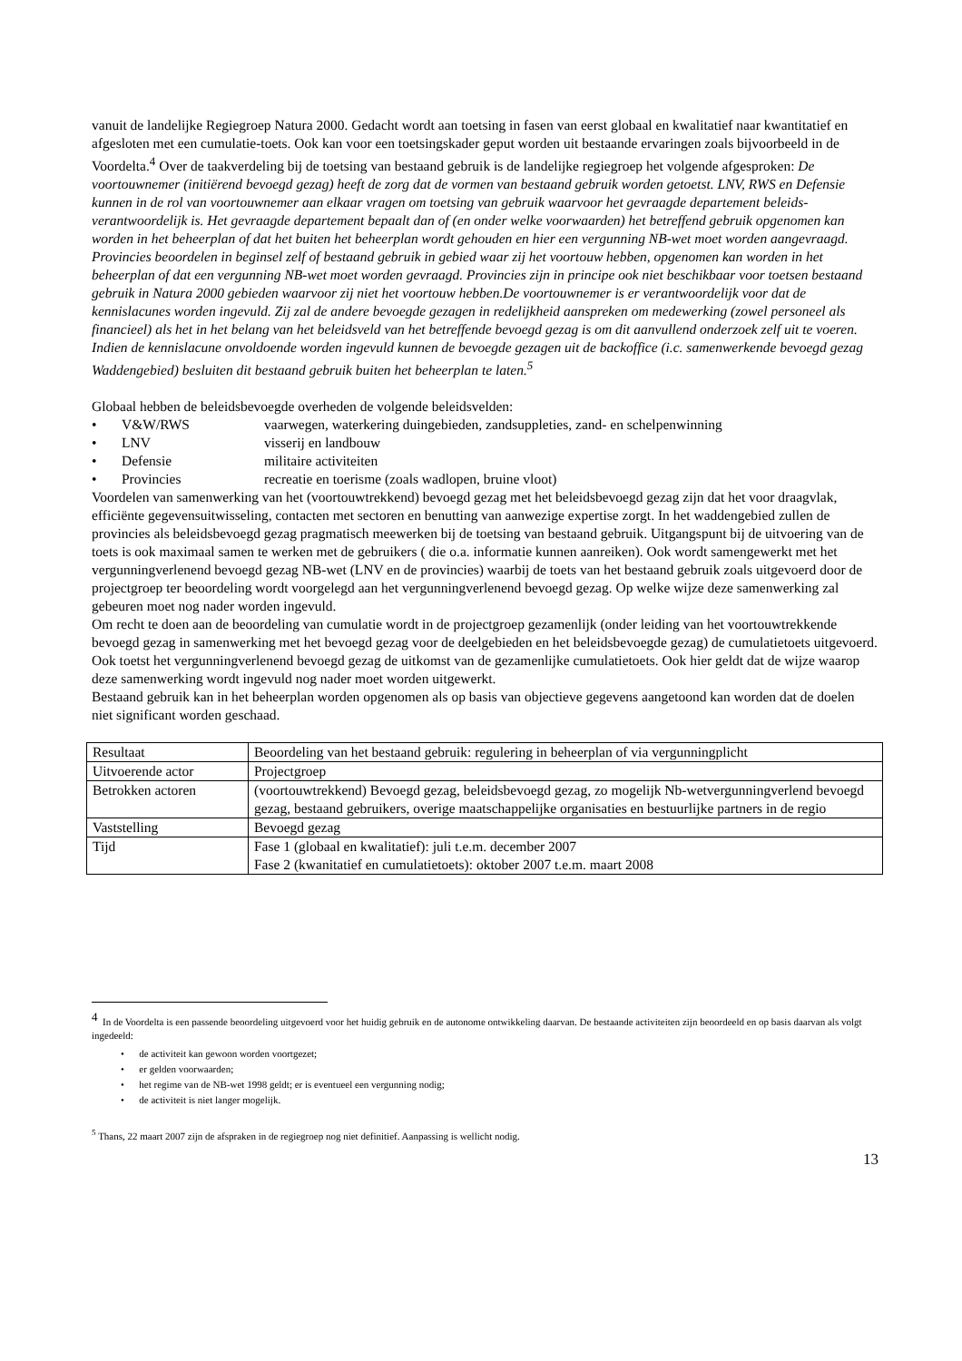vanuit de landelijke Regiegroep Natura 2000. Gedacht wordt aan toetsing in fasen van eerst globaal en kwalitatief naar kwantitatief en afgesloten met een cumulatie-toets. Ook kan voor een toetsingskader geput worden uit bestaande ervaringen zoals bijvoorbeeld in de Voordelta.<sup>4</sup> Over de taakverdeling bij de toetsing van bestaand gebruik is de landelijke regiegroep het volgende afgesproken: De voortouwnemer (initiërend bevoegd gezag) heeft de zorg dat de vormen van bestaand gebruik worden getoetst. LNV, RWS en Defensie kunnen in de rol van voortouwnemer aan elkaar vragen om toetsing van gebruik waarvoor het gevraagde departement beleids-verantwoordelijk is. Het gevraagde departement bepaalt dan of (en onder welke voorwaarden) het betreffend gebruik opgenomen kan worden in het beheerplan of dat het buiten het beheerplan wordt gehouden en hier een vergunning NB-wet moet worden aangevraagd. Provincies beoordelen in beginsel zelf of bestaand gebruik in gebied waar zij het voortouw hebben, opgenomen kan worden in het beheerplan of dat een vergunning NB-wet moet worden gevraagd. Provincies zijn in principe ook niet beschikbaar voor toetsen bestaand gebruik in Natura 2000 gebieden waarvoor zij niet het voortouw hebben.De voortouwnemer is er verantwoordelijk voor dat de kennislacunes worden ingevuld. Zij zal de andere bevoegde gezagen in redelijkheid aanspreken om medewerking (zowel personeel als financieel) als het in het belang van het beleidsveld van het betreffende bevoegd gezag is om dit aanvullend onderzoek zelf uit te voeren. Indien de kennislacune onvoldoende worden ingevuld kunnen de bevoegde gezagen uit de backoffice (i.c. samenwerkende bevoegd gezag Waddengebied) besluiten dit bestaand gebruik buiten het beheerplan te laten.<sup>5</sup>
Globaal hebben de beleidsbevoegde overheden de volgende beleidsvelden:
• V&W/RWS vaarwegen, waterkering duingebieden, zandsuppleties, zand- en schelpenwinning
• LNV visserij en landbouw
• Defensie militaire activiteiten
• Provincies recreatie en toerisme (zoals wadlopen, bruine vloot)
Voordelen van samenwerking van het (voortouwtrekkend) bevoegd gezag met het beleidsbevoegd gezag zijn dat het voor draagvlak, efficiënte gegevensuitwisseling, contacten met sectoren en benutting van aanwezige expertise zorgt. In het waddengebied zullen de provincies als beleidsbevoegd gezag pragmatisch meewerken bij de toetsing van bestaand gebruik. Uitgangspunt bij de uitvoering van de toets is ook maximaal samen te werken met de gebruikers ( die o.a. informatie kunnen aanreiken). Ook wordt samengewerkt met het vergunningverlenend bevoegd gezag NB-wet (LNV en de provincies) waarbij de toets van het bestaand gebruik zoals uitgevoerd door de projectgroep ter beoordeling wordt voorgelegd aan het vergunningverlenend bevoegd gezag. Op welke wijze deze samenwerking zal gebeuren moet nog nader worden ingevuld.
Om recht te doen aan de beoordeling van cumulatie wordt in de projectgroep gezamenlijk (onder leiding van het voortouwtrekkende bevoegd gezag in samenwerking met het bevoegd gezag voor de deelgebieden en het beleidsbevoegde gezag) de cumulatietoets uitgevoerd. Ook toetst het vergunningverlenend bevoegd gezag de uitkomst van de gezamenlijke cumulatietoets. Ook hier geldt dat de wijze waarop deze samenwerking wordt ingevuld nog nader moet worden uitgewerkt.
Bestaand gebruik kan in het beheerplan worden opgenomen als op basis van objectieve gegevens aangetoond kan worden dat de doelen niet significant worden geschaad.
| Resultaat | Beoordeling van het bestaand gebruik: regulering in beheerplan of via vergunningplicht |
| Uitvoerende actor | Projectgroep |
| Betrokken actoren | (voortouwtrekkend) Bevoegd gezag, beleidsbevoegd gezag, zo mogelijk Nb-wetvergunningverlend bevoegd gezag, bestaand gebruikers, overige maatschappelijke organisaties en bestuurlijke partners in de regio |
| Vaststelling | Bevoegd gezag |
| Tijd | Fase 1 (globaal en kwalitatief): juli t.e.m. december 2007 Fase 2 (kwanitatief en cumulatietoets): oktober 2007 t.e.m. maart 2008 |
<sup>4</sup> In de Voordelta is een passende beoordeling uitgevoerd voor het huidig gebruik en de autonome ontwikkeling daarvan. De bestaande activiteiten zijn beoordeeld en op basis daarvan als volgt ingedeeld:
• de activiteit kan gewoon worden voortgezet;
• er gelden voorwaarden;
• het regime van de NB-wet 1998 geldt; er is eventueel een vergunning nodig;
• de activiteit is niet langer mogelijk.
<sup>5</sup> Thans, 22 maart 2007 zijn de afspraken in de regiegroep nog niet definitief. Aanpassing is wellicht nodig.
13